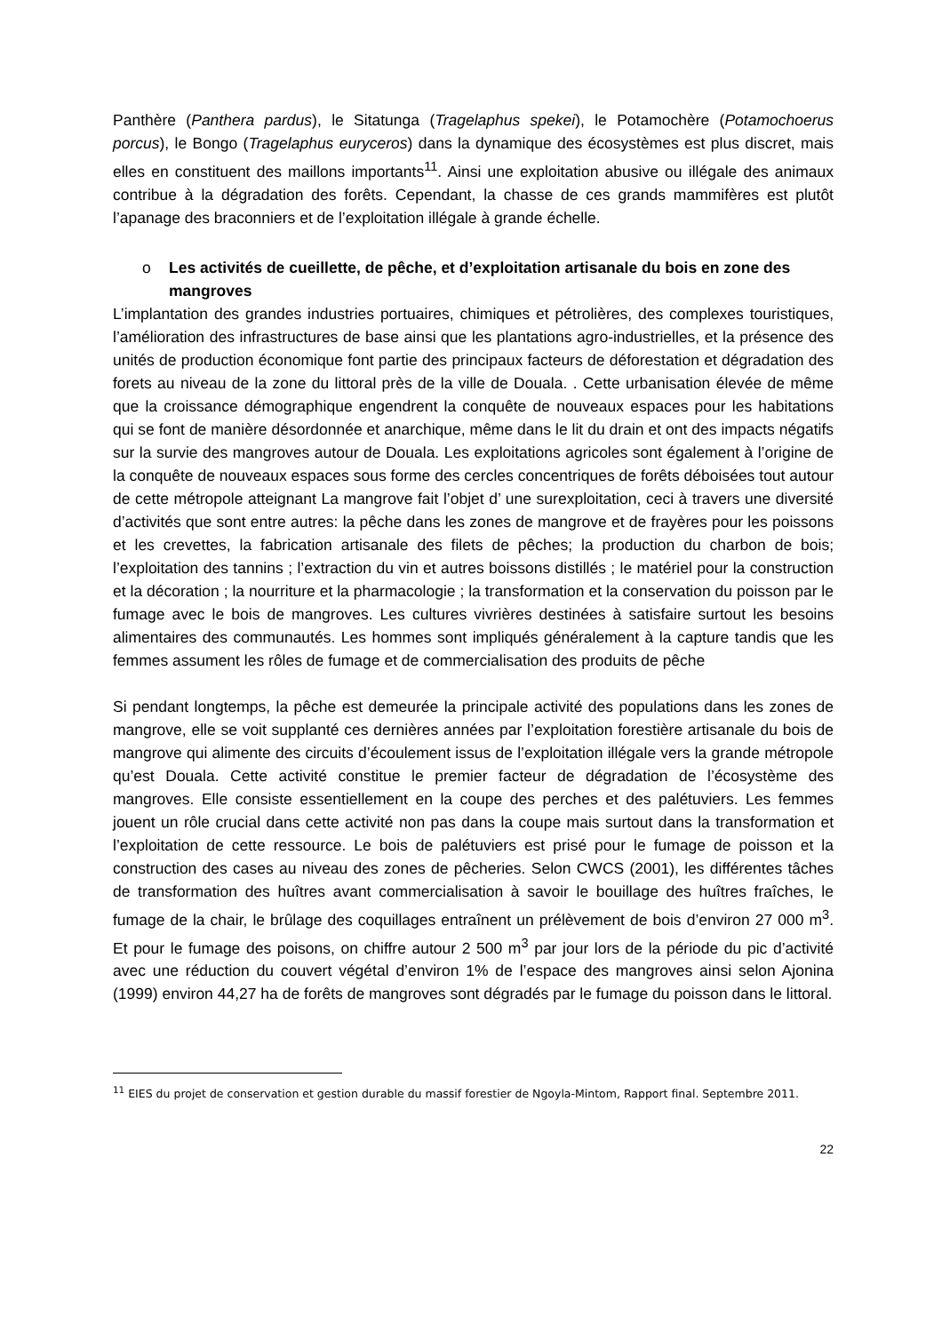Panthère (Panthera pardus), le Sitatunga (Tragelaphus spekei), le Potamochère (Potamochoerus porcus), le Bongo (Tragelaphus euryceros) dans la dynamique des écosystèmes est plus discret, mais elles en constituent des maillons importants<sup>11</sup>. Ainsi une exploitation abusive ou illégale des animaux contribue à la dégradation des forêts. Cependant, la chasse de ces grands mammifères est plutôt l’apanage des braconniers et de l’exploitation illégale à grande échelle.
o Les activités de cueillette, de pêche, et d’exploitation artisanale du bois en zone des mangroves
L’implantation des grandes industries portuaires, chimiques et pétrolières, des complexes touristiques, l’amélioration des infrastructures de base ainsi que les plantations agro-industrielles, et la présence des unités de production économique font partie des principaux facteurs de déforestation et dégradation des forets au niveau de la zone du littoral près de la ville de Douala. . Cette urbanisation élevée de même que la croissance démographique engendrent la conquête de nouveaux espaces pour les habitations qui se font de manière désordonnée et anarchique, même dans le lit du drain et ont des impacts négatifs sur la survie des mangroves autour de Douala. Les exploitations agricoles sont également à l’origine de la conquête de nouveaux espaces sous forme des cercles concentriques de forêts déboisées tout autour de cette métropole atteignant La mangrove fait l’objet d’ une surexploitation, ceci à travers une diversité d’activités que sont entre autres: la pêche dans les zones de mangrove et de frayères pour les poissons et les crevettes, la fabrication artisanale des filets de pêches; la production du charbon de bois; l’exploitation des tannins ; l’extraction du vin et autres boissons distillés ; le matériel pour la construction et la décoration ; la nourriture et la pharmacologie ; la transformation et la conservation du poisson par le fumage avec le bois de mangroves. Les cultures vivrières destinées à satisfaire surtout les besoins alimentaires des communautés. Les hommes sont impliqués généralement à la capture tandis que les femmes assument les rôles de fumage et de commercialisation des produits de pêche
Si pendant longtemps, la pêche est demeurée la principale activité des populations dans les zones de mangrove, elle se voit supplanté ces dernières années par l’exploitation forestière artisanale du bois de mangrove qui alimente des circuits d’écoulement issus de l’exploitation illégale vers la grande métropole qu’est Douala. Cette activité constitue le premier facteur de dégradation de l’écosystème des mangroves. Elle consiste essentiellement en la coupe des perches et des palétuviers. Les femmes jouent un rôle crucial dans cette activité non pas dans la coupe mais surtout dans la transformation et l’exploitation de cette ressource. Le bois de palétuviers est prisé pour le fumage de poisson et la construction des cases au niveau des zones de pêcheries. Selon CWCS (2001), les différentes tâches de transformation des huîtres avant commercialisation à savoir le bouillage des huîtres fraîches, le fumage de la chair, le brûlage des coquillages entraînent un prélèvement de bois d’environ 27 000 m<sup>3</sup>. Et pour le fumage des poisons, on chiffre autour 2 500 m<sup>3</sup> par jour lors de la période du pic d’activité avec une réduction du couvert végétal d’environ 1% de l’espace des mangroves ainsi selon Ajonina (1999) environ 44,27 ha de forêts de mangroves sont dégradés par le fumage du poisson dans le littoral.
<sup>11</sup> EIES du projet de conservation et gestion durable du massif forestier de Ngoyla-Mintom, Rapport final. Septembre 2011.
22